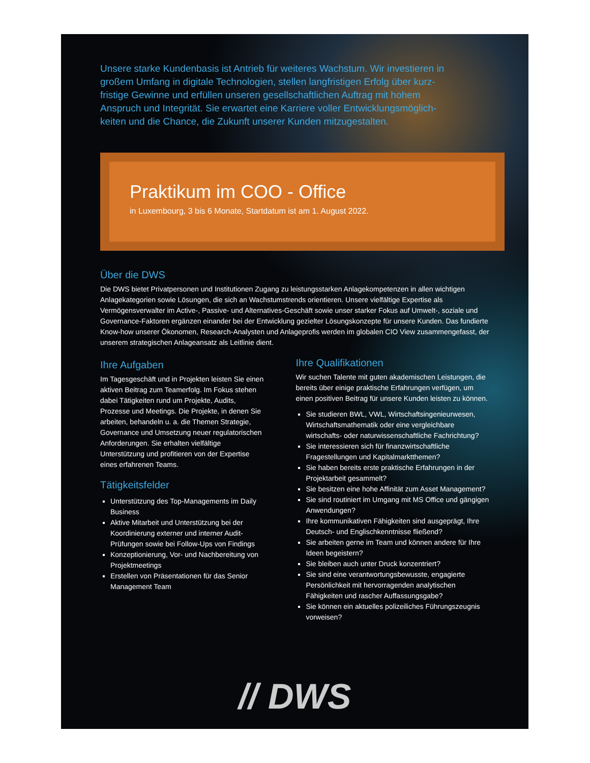Unsere starke Kundenbasis ist Antrieb für weiteres Wachstum. Wir investieren in großem Umfang in digitale Technologien, stellen langfristigen Erfolg über kurz-fristige Gewinne und erfüllen unseren gesellschaftlichen Auftrag mit hohem Anspruch und Integrität. Sie erwartet eine Karriere voller Entwicklungsmöglich-keiten und die Chance, die Zukunft unserer Kunden mitzugestalten.
Praktikum im COO - Office
in Luxembourg, 3 bis 6 Monate, Startdatum ist am 1. August 2022.
Über die DWS
Die DWS bietet Privatpersonen und Institutionen Zugang zu leistungsstarken Anlagekompetenzen in allen wichtigen Anlagekategorien sowie Lösungen, die sich an Wachstumstrends orientieren. Unsere vielfältige Expertise als Vermögensverwalter im Active-, Passive- und Alternatives-Geschäft sowie unser starker Fokus auf Umwelt-, soziale und Governance-Faktoren ergänzen einander bei der Entwicklung gezielter Lösungskonzepte für unsere Kunden. Das fundierte Know-how unserer Ökonomen, Research-Analysten und Anlageprofis werden im globalen CIO View zusammengefasst, der unserem strategischen Anlageansatz als Leitlinie dient.
Ihre Aufgaben
Im Tagesgeschäft und in Projekten leisten Sie einen aktiven Beitrag zum Teamerfolg. Im Fokus stehen dabei Tätigkeiten rund um Projekte, Audits, Prozesse und Meetings. Die Projekte, in denen Sie arbeiten, behandeln u. a. die Themen Strategie, Governance und Umsetzung neuer regulatorischen Anforderungen. Sie erhalten vielfältige Unterstützung und profitieren von der Expertise eines erfahrenen Teams.
Tätigkeitsfelder
Unterstützung des Top-Managements im Daily Business
Aktive Mitarbeit und Unterstützung bei der Koordinierung externer und interner Audit-Prüfungen sowie bei Follow-Ups von Findings
Konzeptionierung, Vor- und Nachbereitung von Projektmeetings
Erstellen von Präsentationen für das Senior Management Team
Ihre Qualifikationen
Wir suchen Talente mit guten akademischen Leistungen, die bereits über einige praktische Erfahrungen verfügen, um einen positiven Beitrag für unsere Kunden leisten zu können.
Sie studieren BWL, VWL, Wirtschaftsingenieurwesen, Wirtschaftsmathematik oder eine vergleichbare wirtschafts- oder naturwissenschaftliche Fachrichtung?
Sie interessieren sich für finanzwirtschaftliche Fragestellungen und Kapitalmarktthemen?
Sie haben bereits erste praktische Erfahrungen in der Projektarbeit gesammelt?
Sie besitzen eine hohe Affinität zum Asset Management?
Sie sind routiniert im Umgang mit MS Office und gängigen Anwendungen?
Ihre kommunikativen Fähigkeiten sind ausgeprägt, Ihre Deutsch- und Englischkenntnisse fließend?
Sie arbeiten gerne im Team und können andere für Ihre Ideen begeistern?
Sie bleiben auch unter Druck konzentriert?
Sie sind eine verantwortungsbewusste, engagierte Persönlichkeit mit hervorragenden analytischen Fähigkeiten und rascher Auffassungsgabe?
Sie können ein aktuelles polizeiliches Führungszeugnis vorweisen?
// DWS